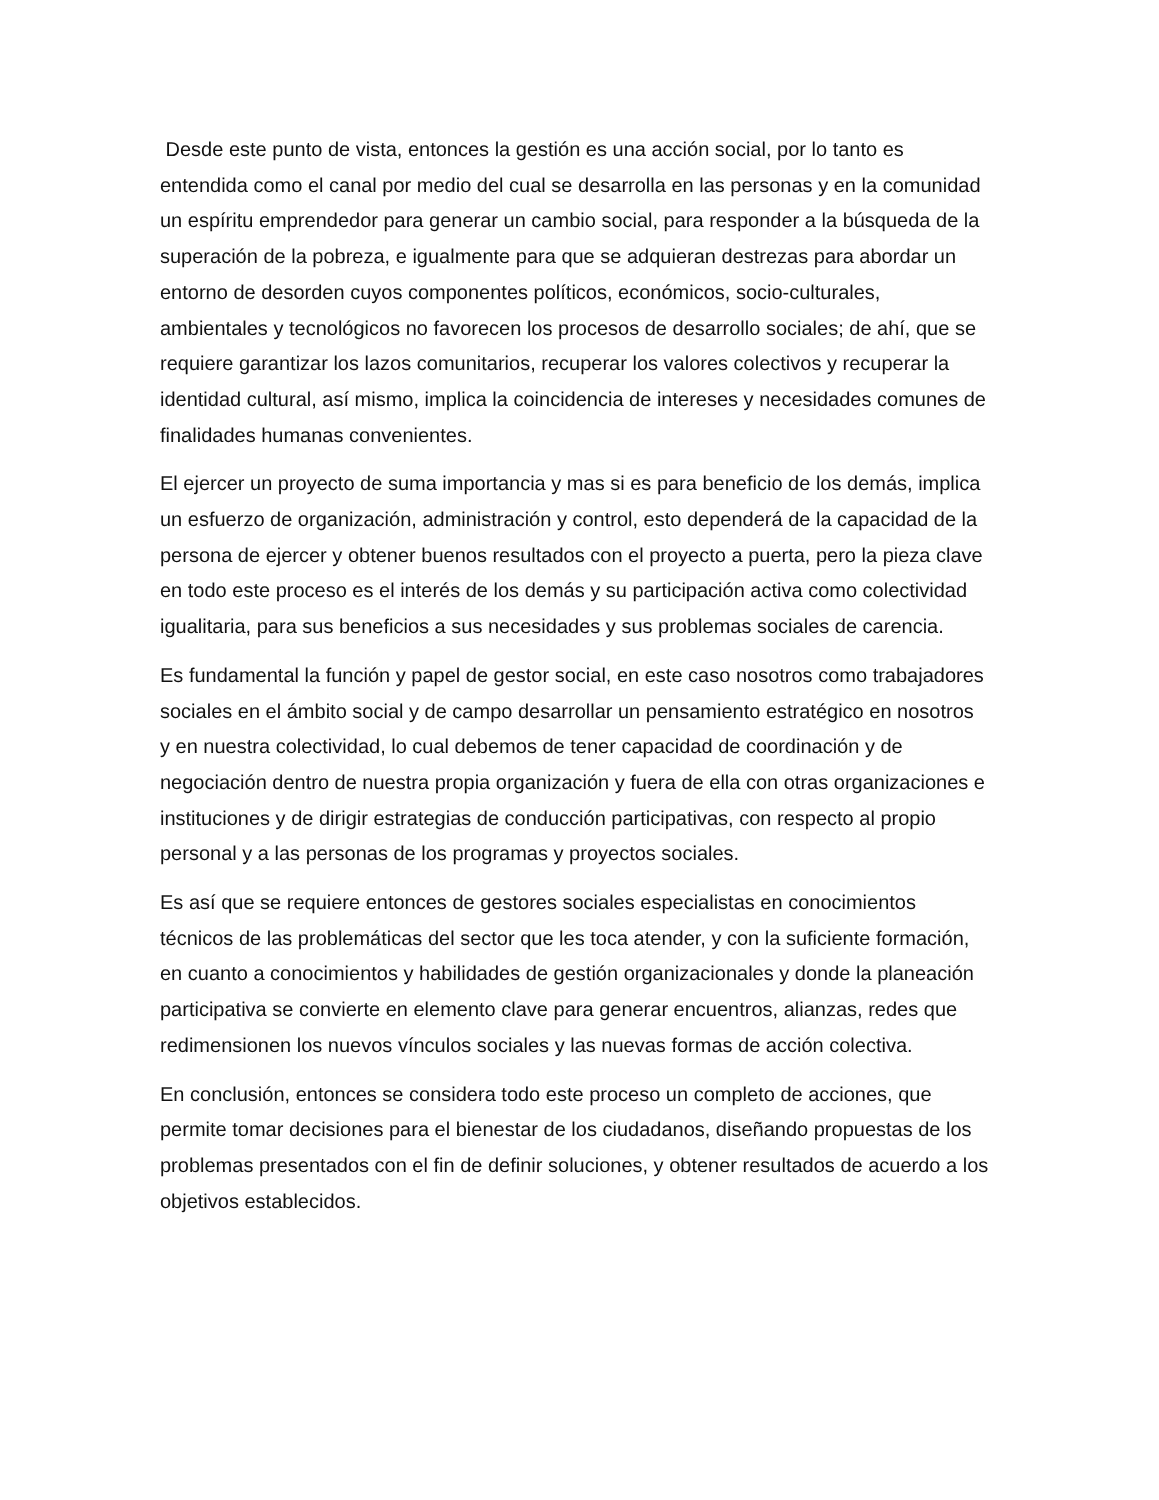Desde este punto de vista, entonces la gestión es una acción social, por lo tanto es entendida como el canal por medio del cual se desarrolla en las personas y en la comunidad un espíritu emprendedor para generar un cambio social, para responder a la búsqueda de la superación de la pobreza, e igualmente para que se adquieran destrezas para abordar un entorno de desorden cuyos componentes políticos, económicos, socio-culturales, ambientales y tecnológicos no favorecen los procesos de desarrollo sociales; de ahí, que se requiere garantizar los lazos comunitarios, recuperar los valores colectivos y recuperar la identidad cultural, así mismo, implica la coincidencia de intereses y necesidades comunes de finalidades humanas convenientes.
El ejercer un proyecto de suma importancia y mas si es para beneficio de los demás, implica un esfuerzo de organización, administración y control, esto dependerá de la capacidad de la persona de ejercer y obtener buenos resultados con el proyecto a puerta, pero la pieza clave en todo este proceso es el interés de los demás y su participación activa como colectividad igualitaria, para sus beneficios a sus necesidades y sus problemas sociales de carencia.
Es fundamental la función y papel de gestor social, en este caso nosotros como trabajadores sociales en el ámbito social y de campo desarrollar un pensamiento estratégico en nosotros y en nuestra colectividad, lo cual debemos de tener capacidad de coordinación y de negociación dentro de nuestra propia organización y fuera de ella con otras organizaciones e instituciones y de dirigir estrategias de conducción participativas, con respecto al propio personal y a las personas de los programas y proyectos sociales.
Es así que se requiere entonces de gestores sociales especialistas en conocimientos técnicos de las problemáticas del sector que les toca atender, y con la suficiente formación, en cuanto a conocimientos y habilidades de gestión organizacionales y donde la planeación participativa se convierte en elemento clave para generar encuentros, alianzas, redes que redimensionen los nuevos vínculos sociales y las nuevas formas de acción colectiva.
En conclusión, entonces se considera todo este proceso un completo de acciones, que permite tomar decisiones para el bienestar de los ciudadanos, diseñando propuestas de los problemas presentados con el fin de definir soluciones, y obtener resultados de acuerdo a los objetivos establecidos.